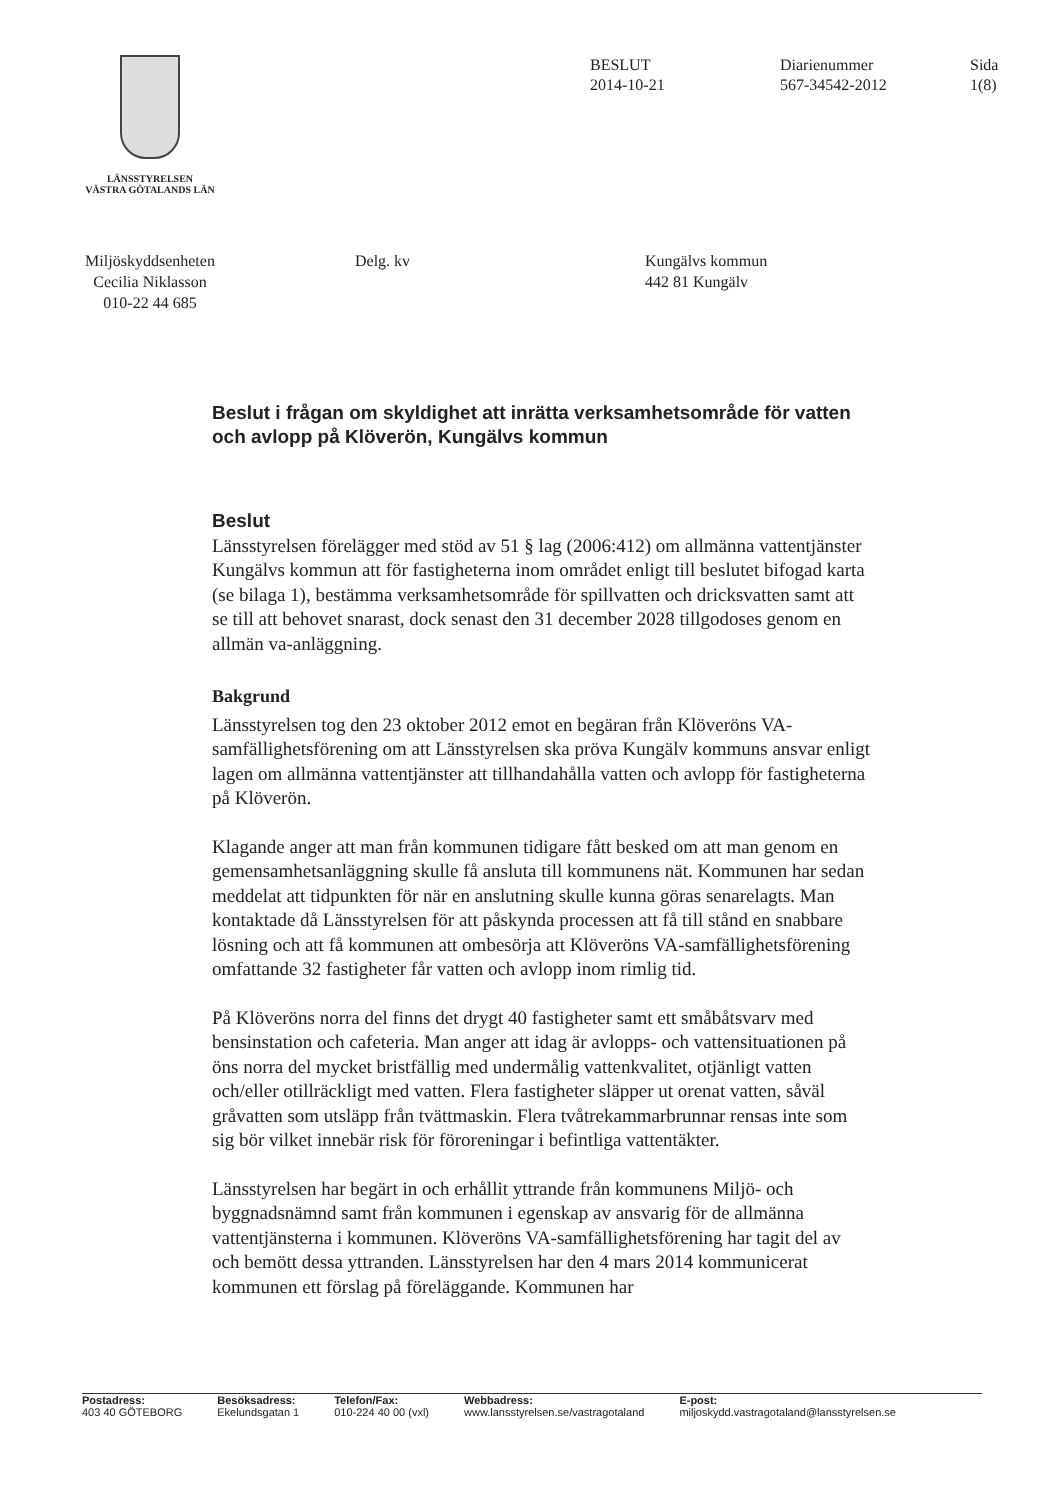LÄNSSTYRELSEN
VÄSTRA GÖTALANDS LÄN
BESLUT
2014-10-21
Diarienummer
567-34542-2012
Sida
1(8)
Miljöskyddsenheten
Cecilia Niklasson
010-22 44 685
Delg. kv Kungälvs kommun
442 81 Kungälv
Beslut i frågan om skyldighet att inrätta verksamhetsområde för vatten och avlopp på Klöverön, Kungälvs kommun
Beslut
Länsstyrelsen förelägger med stöd av 51 § lag (2006:412) om allmänna vattentjänster Kungälvs kommun att för fastigheterna inom området enligt till beslutet bifogad karta (se bilaga 1), bestämma verksamhetsområde för spillvatten och dricksvatten samt att se till att behovet snarast, dock senast den 31 december 2028 tillgodoses genom en allmän va-anläggning.
Bakgrund
Länsstyrelsen tog den 23 oktober 2012 emot en begäran från Klöveröns VA-samfällighetsförening om att Länsstyrelsen ska pröva Kungälv kommuns ansvar enligt lagen om allmänna vattentjänster att tillhandahålla vatten och avlopp för fastigheterna på Klöverön.
Klagande anger att man från kommunen tidigare fått besked om att man genom en gemensamhetsanläggning skulle få ansluta till kommunens nät. Kommunen har sedan meddelat att tidpunkten för när en anslutning skulle kunna göras senarelagts. Man kontaktade då Länsstyrelsen för att påskynda processen att få till stånd en snabbare lösning och att få kommunen att ombesörja att Klöveröns VA-samfällighetsförening omfattande 32 fastigheter får vatten och avlopp inom rimlig tid.
På Klöveröns norra del finns det drygt 40 fastigheter samt ett småbåtsvarv med bensinstation och cafeteria. Man anger att idag är avlopps- och vattensituationen på öns norra del mycket bristfällig med undermålig vattenkvalitet, otjänligt vatten och/eller otillräckligt med vatten. Flera fastigheter släpper ut orenat vatten, såväl gråvatten som utsläpp från tvättmaskin. Flera tvåtrekammarbrunnar rensas inte som sig bör vilket innebär risk för föroreningar i befintliga vattentäkter.
Länsstyrelsen har begärt in och erhållit yttrande från kommunens Miljö- och byggnadsnämnd samt från kommunen i egenskap av ansvarig för de allmänna vattentjänsterna i kommunen. Klöveröns VA-samfällighetsförening har tagit del av och bemött dessa yttranden. Länsstyrelsen har den 4 mars 2014 kommunicerat kommunen ett förslag på föreläggande. Kommunen har
Postadress:
403 40 GÖTEBORG
Besöksadress:
Ekelundsgatan 1
Telefon/Fax:
010-224 40 00 (vxl)
Webbadress:
www.lansstyrelsen.se/vastragotaland
E-post:
miljoskydd.vastragotaland@lansstyrelsen.se